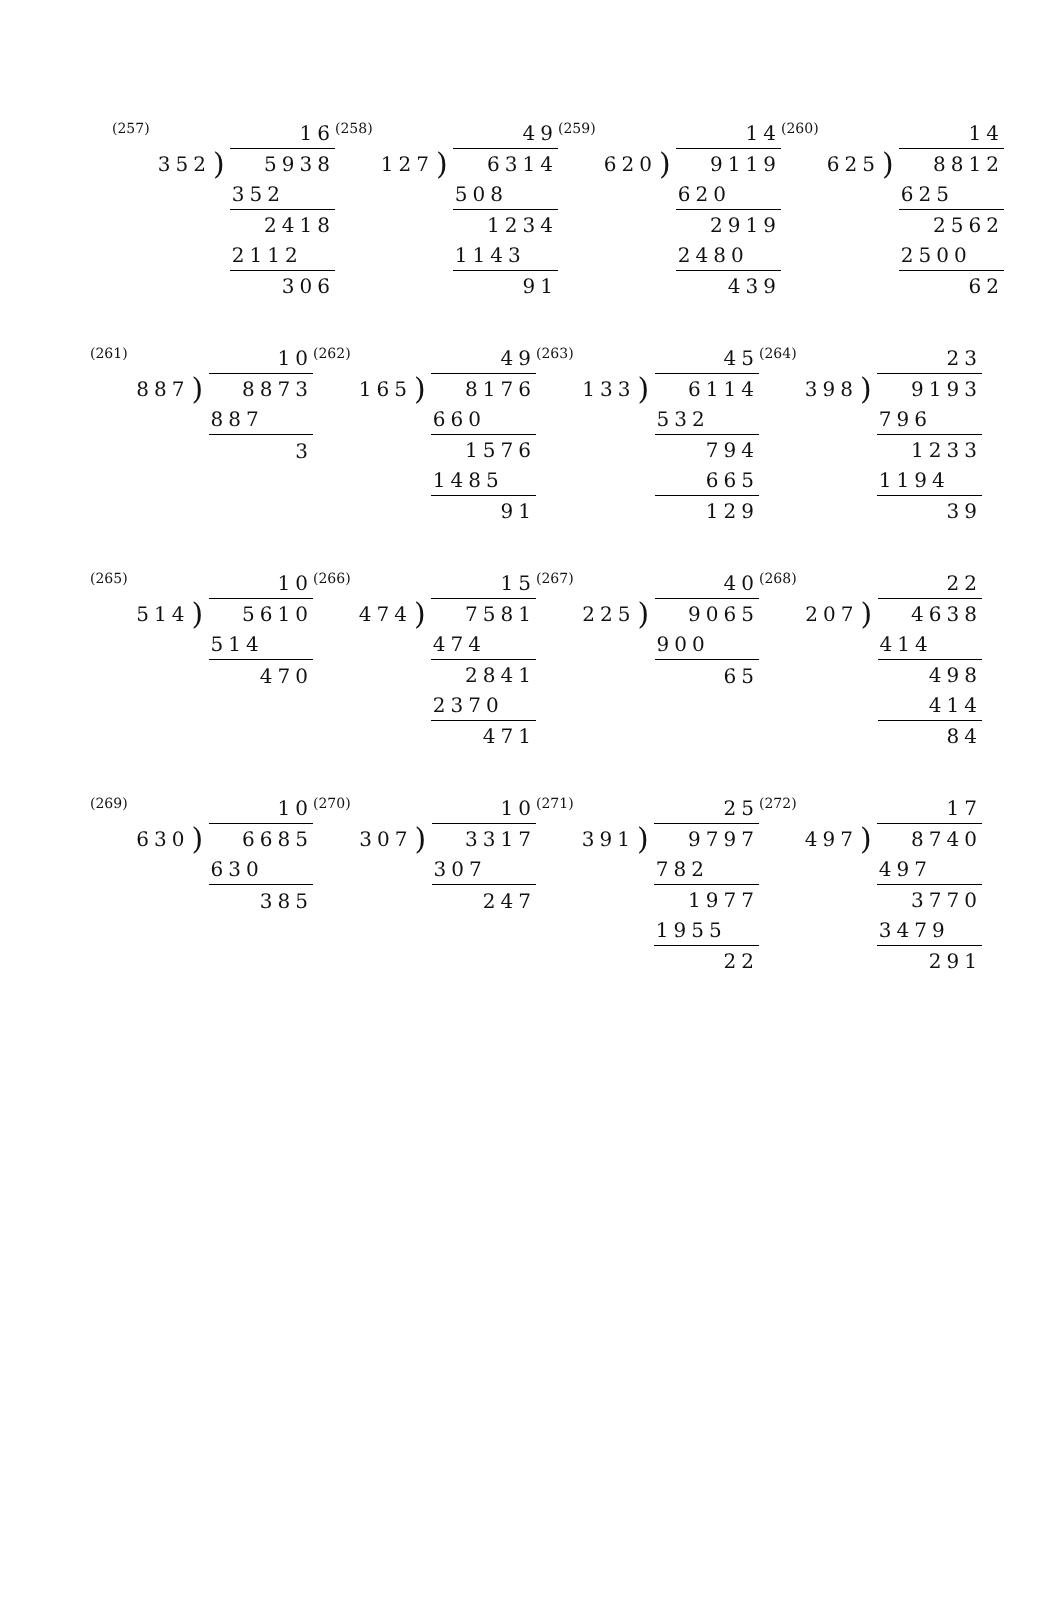| (257) | | 16 |
| 352 | ) | 5938 |
| | | 352 |
| | | 2418 |
| | | 2112 |
| | | 306 |
| (258) | | 49 |
| 127 | ) | 6314 |
| | | 508 |
| | | 1234 |
| | | 1143 |
| | | 91 |
| (259) | | 14 |
| 620 | ) | 9119 |
| | | 620 |
| | | 2919 |
| | | 2480 |
| | | 439 |
| (260) | | 14 |
| 625 | ) | 8812 |
| | | 625 |
| | | 2562 |
| | | 2500 |
| | | 62 |
| (261) | | 10 |
| 887 | ) | 8873 |
| | | 887 |
| | | 3 |
| (262) | | 49 |
| 165 | ) | 8176 |
| | | 660 |
| | | 1576 |
| | | 1485 |
| | | 91 |
| (263) | | 45 |
| 133 | ) | 6114 |
| | | 532 |
| | | 794 |
| | | 665 |
| | | 129 |
| (264) | | 23 |
| 398 | ) | 9193 |
| | | 796 |
| | | 1233 |
| | | 1194 |
| | | 39 |
| (265) | | 10 |
| 514 | ) | 5610 |
| | | 514 |
| | | 470 |
| (266) | | 15 |
| 474 | ) | 7581 |
| | | 474 |
| | | 2841 |
| | | 2370 |
| | | 471 |
| (267) | | 40 |
| 225 | ) | 9065 |
| | | 900 |
| | | 65 |
| (268) | | 22 |
| 207 | ) | 4638 |
| | | 414 |
| | | 498 |
| | | 414 |
| | | 84 |
| (269) | | 10 |
| 630 | ) | 6685 |
| | | 630 |
| | | 385 |
| (270) | | 10 |
| 307 | ) | 3317 |
| | | 307 |
| | | 247 |
| (271) | | 25 |
| 391 | ) | 9797 |
| | | 782 |
| | | 1977 |
| | | 1955 |
| | | 22 |
| (272) | | 17 |
| 497 | ) | 8740 |
| | | 497 |
| | | 3770 |
| | | 3479 |
| | | 291 |